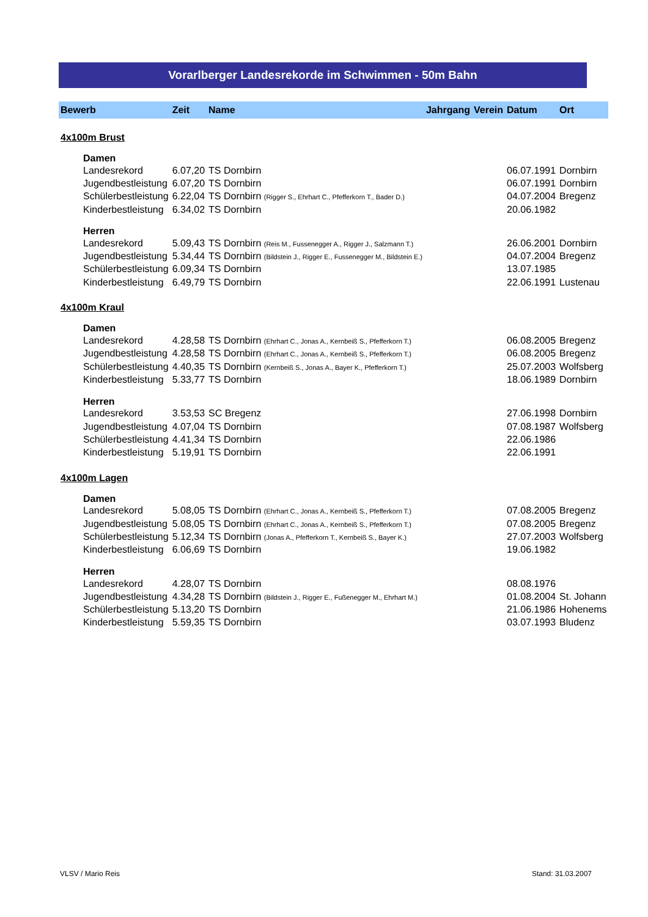Vorarlberger Landesrekorde im Schwimmen - 50m Bahn
| Bewerb | Zeit | Name | Jahrgang | Verein | Datum | Ort |
| --- | --- | --- | --- | --- | --- | --- |
| 4x100m Brust | | | | | | |
| Damen | | | | | | |
| Landesrekord | 6.07,20 | TS Dornbirn | | | 06.07.1991 | Dornbirn |
| Jugendbestleistung | 6.07,20 | TS Dornbirn | | | 06.07.1991 | Dornbirn |
| Schülerbestleistung | 6.22,04 | TS Dornbirn (Rigger S., Ehrhart C., Pfefferkorn T., Bader D.) | | | 04.07.2004 | Bregenz |
| Kinderbestleistung | 6.34,02 | TS Dornbirn | | | 20.06.1982 | |
| Herren | | | | | | |
| Landesrekord | 5.09,43 | TS Dornbirn (Reis M., Fussenegger A., Rigger J., Salzmann T.) | | | 26.06.2001 | Dornbirn |
| Jugendbestleistung | 5.34,44 | TS Dornbirn (Bildstein J., Rigger E., Fussenegger M., Bildstein E.) | | | 04.07.2004 | Bregenz |
| Schülerbestleistung | 6.09,34 | TS Dornbirn | | | 13.07.1985 | |
| Kinderbestleistung | 6.49,79 | TS Dornbirn | | | 22.06.1991 | Lustenau |
| 4x100m Kraul | | | | | | |
| Damen | | | | | | |
| Landesrekord | 4.28,58 | TS Dornbirn (Ehrhart C., Jonas A., Kernbeiß S., Pfefferkorn T.) | | | 06.08.2005 | Bregenz |
| Jugendbestleistung | 4.28,58 | TS Dornbirn (Ehrhart C., Jonas A., Kernbeiß S., Pfefferkorn T.) | | | 06.08.2005 | Bregenz |
| Schülerbestleistung | 4.40,35 | TS Dornbirn (Kernbeiß S., Jonas A., Bayer K., Pfefferkorn T.) | | | 25.07.2003 | Wolfsberg |
| Kinderbestleistung | 5.33,77 | TS Dornbirn | | | 18.06.1989 | Dornbirn |
| Herren | | | | | | |
| Landesrekord | 3.53,53 | SC Bregenz | | | 27.06.1998 | Dornbirn |
| Jugendbestleistung | 4.07,04 | TS Dornbirn | | | 07.08.1987 | Wolfsberg |
| Schülerbestleistung | 4.41,34 | TS Dornbirn | | | 22.06.1986 | |
| Kinderbestleistung | 5.19,91 | TS Dornbirn | | | 22.06.1991 | |
| 4x100m Lagen | | | | | | |
| Damen | | | | | | |
| Landesrekord | 5.08,05 | TS Dornbirn (Ehrhart C., Jonas A., Kernbeiß S., Pfefferkorn T.) | | | 07.08.2005 | Bregenz |
| Jugendbestleistung | 5.08,05 | TS Dornbirn (Ehrhart C., Jonas A., Kernbeiß S., Pfefferkorn T.) | | | 07.08.2005 | Bregenz |
| Schülerbestleistung | 5.12,34 | TS Dornbirn (Jonas A., Pfefferkorn T., Kernbeiß S., Bayer K.) | | | 27.07.2003 | Wolfsberg |
| Kinderbestleistung | 6.06,69 | TS Dornbirn | | | 19.06.1982 | |
| Herren | | | | | | |
| Landesrekord | 4.28,07 | TS Dornbirn | | | 08.08.1976 | |
| Jugendbestleistung | 4.34,28 | TS Dornbirn (Bildstein J., Rigger E., Fußenegger M., Ehrhart M.) | | | 01.08.2004 | St. Johann |
| Schülerbestleistung | 5.13,20 | TS Dornbirn | | | 21.06.1986 | Hohenems |
| Kinderbestleistung | 5.59,35 | TS Dornbirn | | | 03.07.1993 | Bludenz |
VLSV / Mario Reis Stand: 31.03.2007